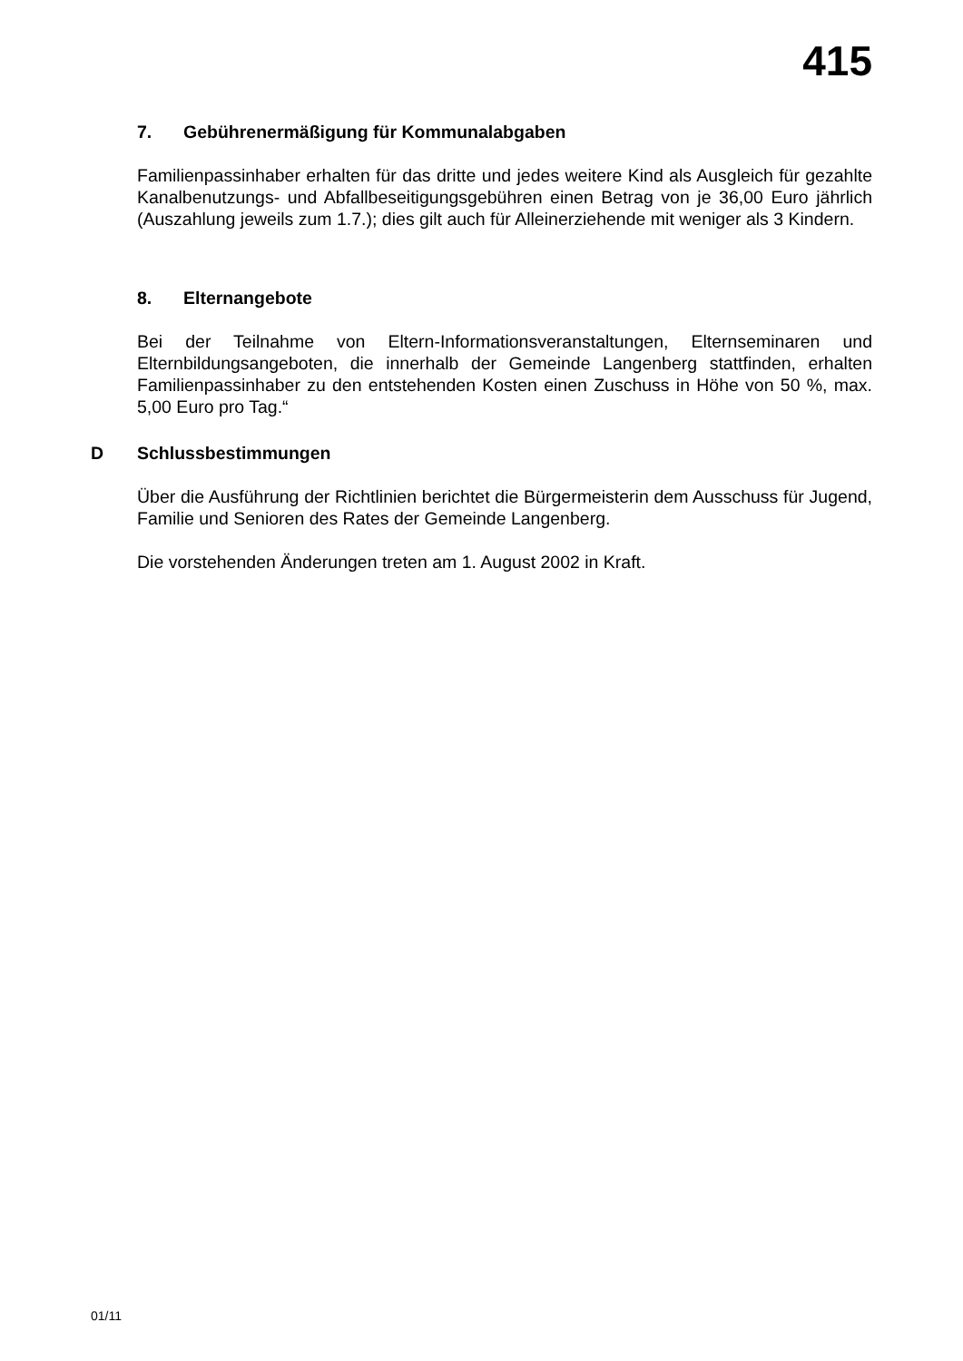415
7. Gebührenermäßigung für Kommunalabgaben
Familienpassinhaber erhalten für das dritte und jedes weitere Kind als Ausgleich für gezahlte Kanalbenutzungs- und Abfallbeseitigungsgebühren einen Betrag von je 36,00 Euro jährlich (Auszahlung jeweils zum 1.7.); dies gilt auch für Alleinerziehende mit weniger als 3 Kindern.
8. Elternangebote
Bei der Teilnahme von Eltern-Informationsveranstaltungen, Elternseminaren und Elternbildungsangeboten, die innerhalb der Gemeinde Langenberg stattfinden, erhalten Familienpassinhaber zu den entstehenden Kosten einen Zuschuss in Höhe von 50 %, max. 5,00 Euro pro Tag.“
D Schlussbestimmungen
Über die Ausführung der Richtlinien berichtet die Bürgermeisterin dem Ausschuss für Jugend, Familie und Senioren des Rates der Gemeinde Langenberg.
Die vorstehenden Änderungen treten am 1. August 2002 in Kraft.
01/11